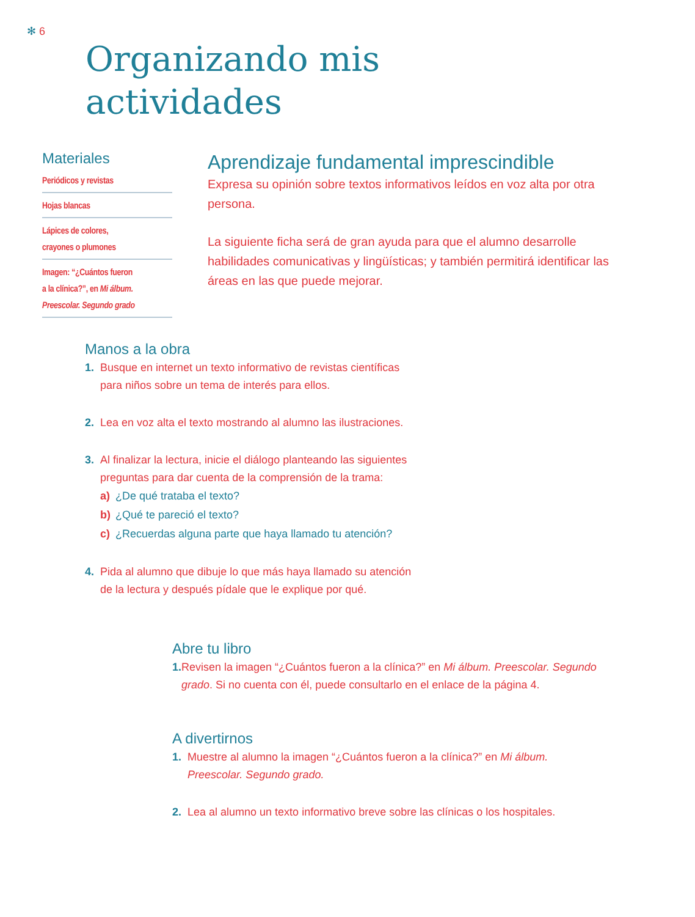✻ 6
Organizando mis
actividades
Materiales
Periódicos y revistas
Hojas blancas
Lápices de colores,
crayones o plumones
Imagen: “¿Cuántos fueron
a la clínica?”, en Mi álbum.
Preescolar. Segundo grado
Aprendizaje fundamental imprescindible
Expresa su opinión sobre textos informativos leídos en voz alta por otra persona.
La siguiente ficha será de gran ayuda para que el alumno desarrolle habilidades comunicativas y lingüísticas; y también permitirá identificar las áreas en las que puede mejorar.
Manos a la obra
1. Busque en internet un texto informativo de revistas científicas
para niños sobre un tema de interés para ellos.
2. Lea en voz alta el texto mostrando al alumno las ilustraciones.
3. Al finalizar la lectura, inicie el diálogo planteando las siguientes
preguntas para dar cuenta de la comprensión de la trama:
a) ¿De qué trataba el texto?
b) ¿Qué te pareció el texto?
c) ¿Recuerdas alguna parte que haya llamado tu atención?
4. Pida al alumno que dibuje lo que más haya llamado su atención
de la lectura y después pídale que le explique por qué.
Abre tu libro
1. Revisen la imagen “¿Cuántos fueron a la clínica?” en Mi álbum. Preescolar. Segundo grado. Si no cuenta con él, puede consultarlo en el enlace de la página 4.
A divertirnos
1. Muestre al alumno la imagen “¿Cuántos fueron a la clínica?” en Mi álbum.
Preescolar. Segundo grado.
2. Lea al alumno un texto informativo breve sobre las clínicas o los hospitales.